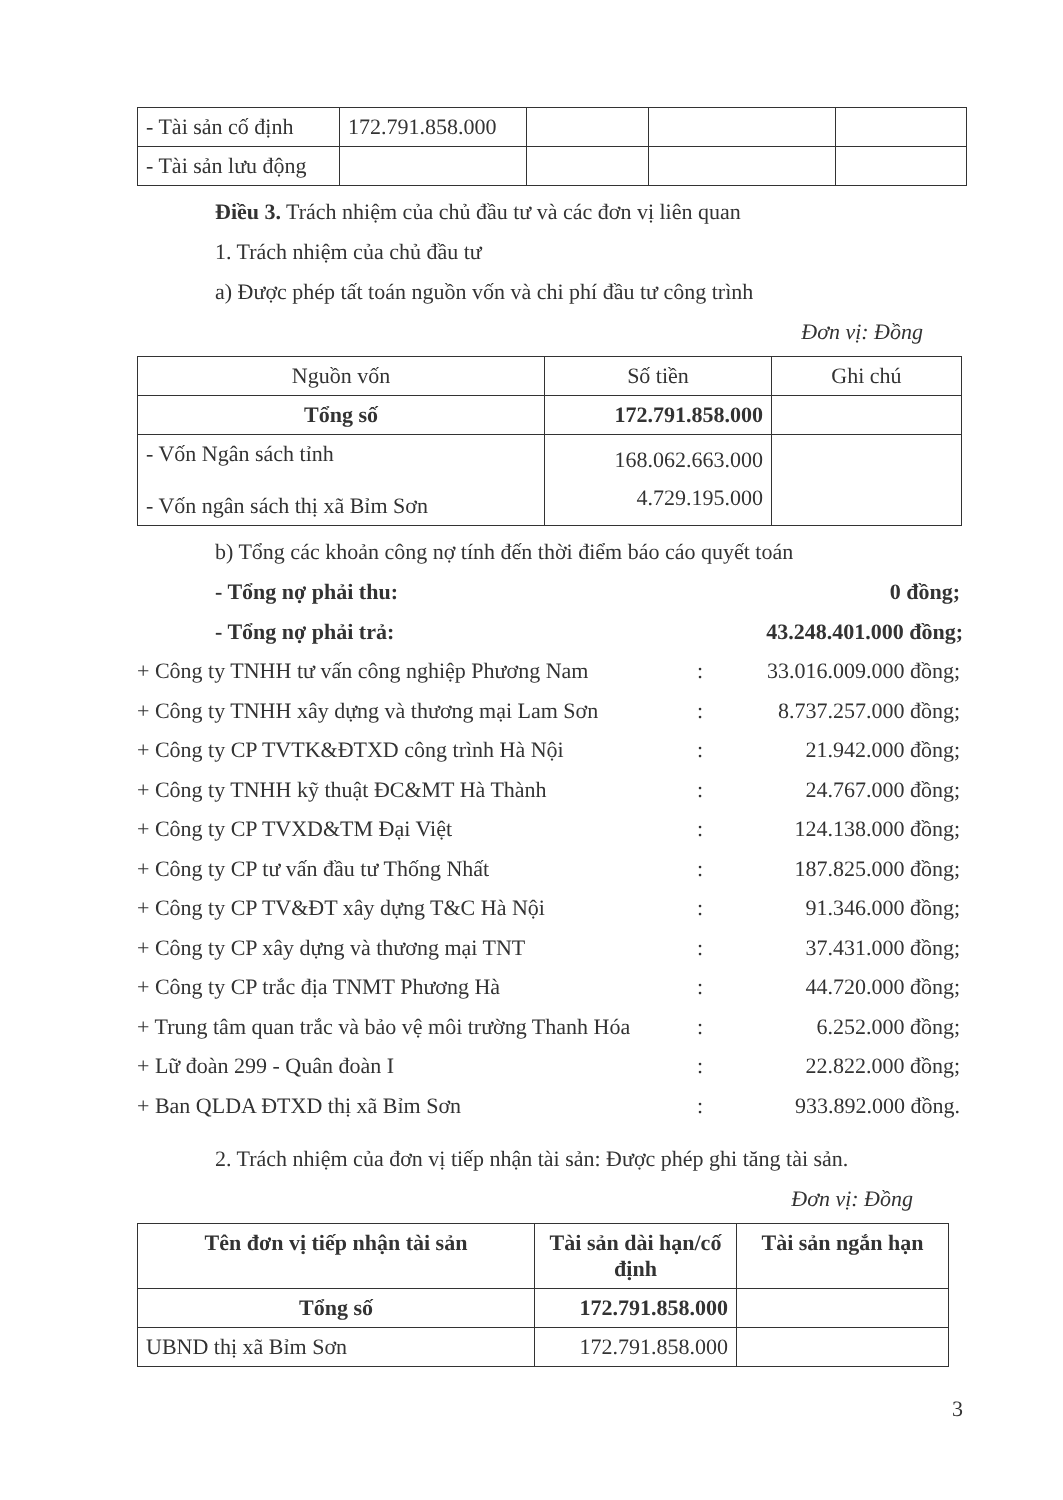| - Tài sản cố định | 172.791.858.000 | | | |
| - Tài sản lưu động | | | | |
Điều 3. Trách nhiệm của chủ đầu tư và các đơn vị liên quan
1. Trách nhiệm của chủ đầu tư
a) Được phép tất toán nguồn vốn và chi phí đầu tư công trình
Đơn vị: Đồng
| Nguồn vốn | Số tiền | Ghi chú |
| --- | --- | --- |
| Tổng số | 172.791.858.000 | |
| - Vốn Ngân sách tỉnh - Vốn ngân sách thị xã Bỉm Sơn | 168.062.663.000 4.729.195.000 | |
b) Tổng các khoản công nợ tính đến thời điểm báo cáo quyết toán
- Tổng nợ phải thu: 0 đồng;
- Tổng nợ phải trả: 43.248.401.000 đồng;
+ Công ty TNHH tư vấn công nghiệp Phương Nam: 33.016.009.000 đồng;
+ Công ty TNHH xây dựng và thương mại Lam Sơn: 8.737.257.000 đồng;
+ Công ty CP TVTK&ĐTXD công trình Hà Nội: 21.942.000 đồng;
+ Công ty TNHH kỹ thuật ĐC&MT Hà Thành: 24.767.000 đồng;
+ Công ty CP TVXD&TM Đại Việt: 124.138.000 đồng;
+ Công ty CP tư vấn đầu tư Thống Nhất: 187.825.000 đồng;
+ Công ty CP TV&ĐT xây dựng T&C Hà Nội: 91.346.000 đồng;
+ Công ty CP xây dựng và thương mại TNT: 37.431.000 đồng;
+ Công ty CP trắc địa TNMT Phương Hà: 44.720.000 đồng;
+ Trung tâm quan trắc và bảo vệ môi trường Thanh Hóa: 6.252.000 đồng;
+ Lữ đoàn 299 - Quân đoàn I: 22.822.000 đồng;
+ Ban QLDA ĐTXD thị xã Bỉm Sơn: 933.892.000 đồng.
2. Trách nhiệm của đơn vị tiếp nhận tài sản: Được phép ghi tăng tài sản.
Đơn vị: Đồng
| Tên đơn vị tiếp nhận tài sản | Tài sản dài hạn/cố định | Tài sản ngắn hạn |
| --- | --- | --- |
| Tổng số | 172.791.858.000 | |
| UBND thị xã Bỉm Sơn | 172.791.858.000 | |
3